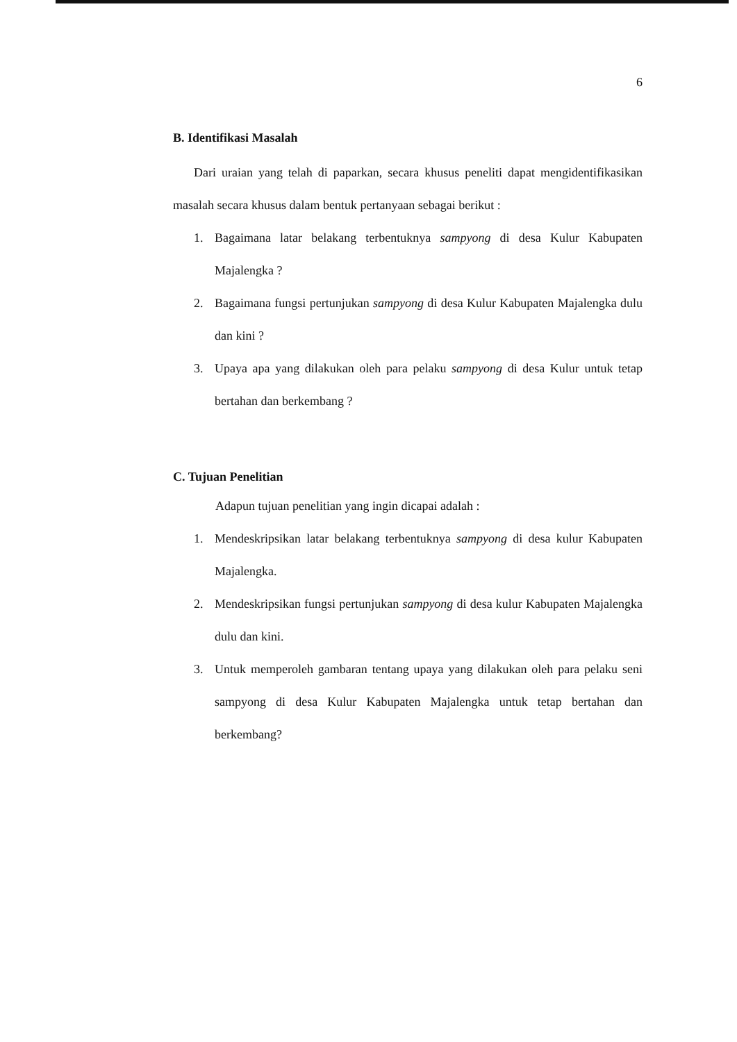6
B. Identifikasi Masalah
Dari uraian yang telah di paparkan, secara khusus peneliti dapat mengidentifikasikan masalah secara khusus dalam bentuk pertanyaan sebagai berikut :
1. Bagaimana latar belakang terbentuknya sampyong di desa Kulur Kabupaten Majalengka ?
2. Bagaimana fungsi pertunjukan sampyong di desa Kulur Kabupaten Majalengka dulu dan kini ?
3. Upaya apa yang dilakukan oleh para pelaku sampyong di desa Kulur untuk tetap bertahan dan berkembang ?
C. Tujuan Penelitian
Adapun tujuan penelitian yang ingin dicapai adalah :
1. Mendeskripsikan latar belakang terbentuknya sampyong di desa kulur Kabupaten Majalengka.
2. Mendeskripsikan fungsi pertunjukan sampyong di desa kulur Kabupaten Majalengka dulu dan kini.
3. Untuk memperoleh gambaran tentang upaya yang dilakukan oleh para pelaku seni sampyong di desa Kulur Kabupaten Majalengka untuk tetap bertahan dan berkembang?